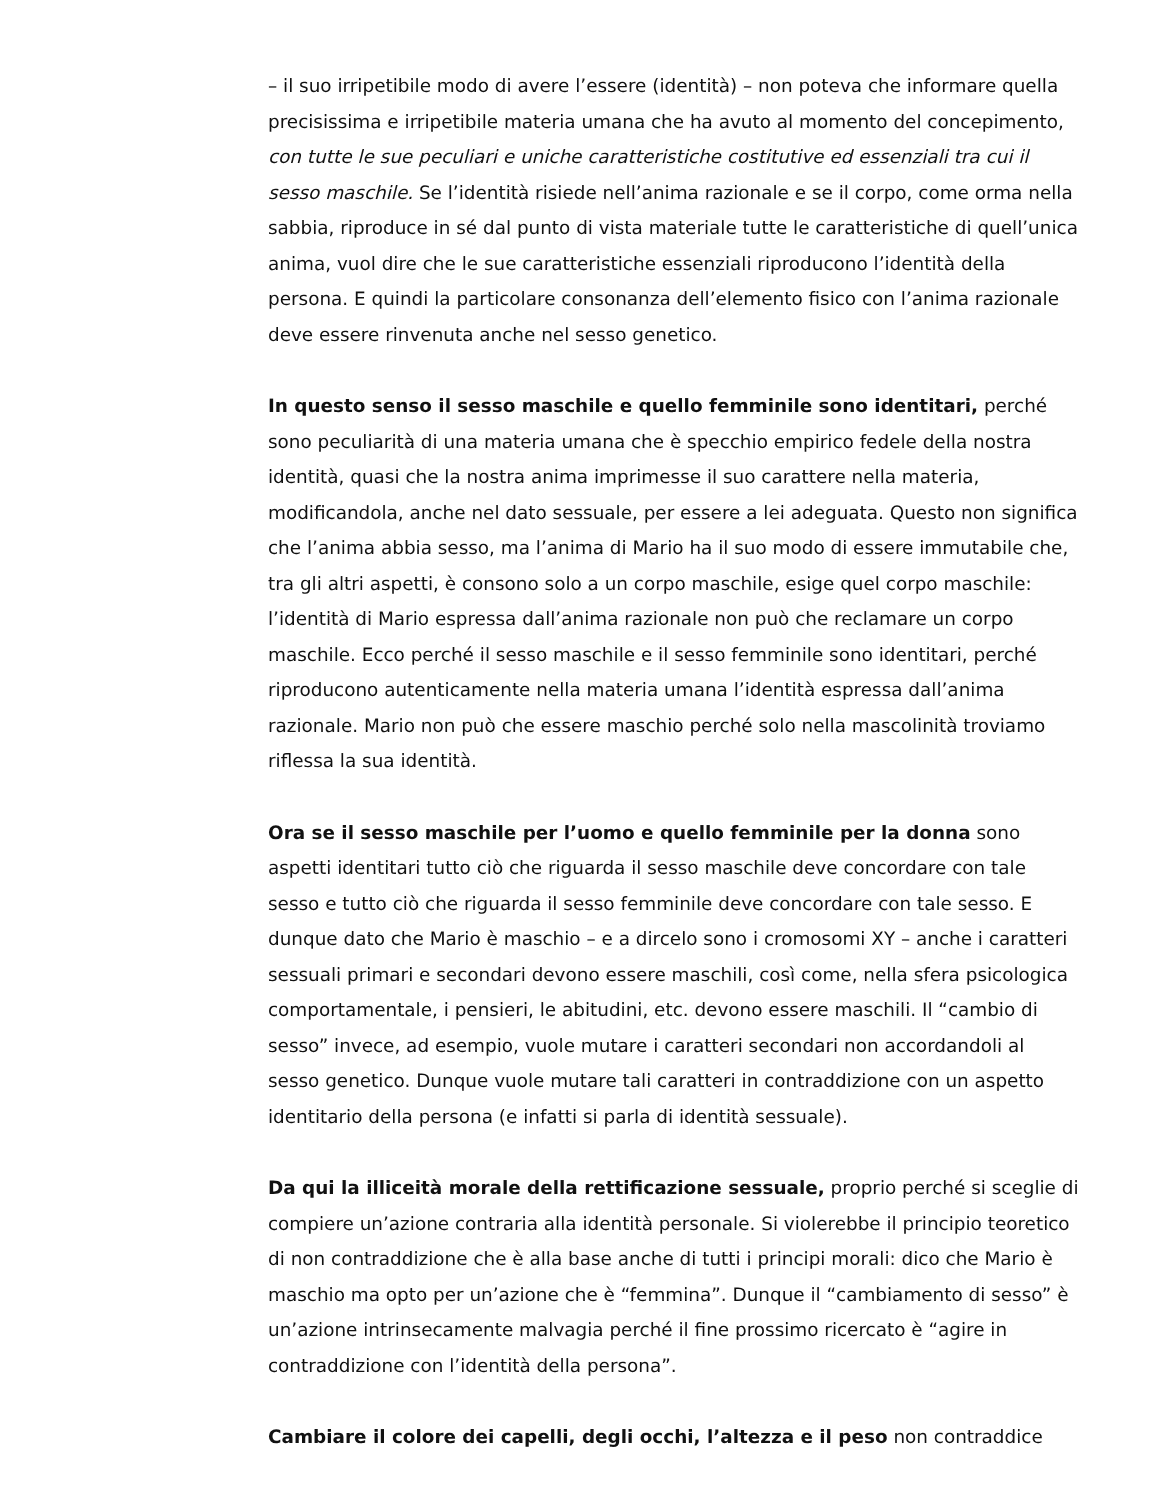– il suo irripetibile modo di avere l’essere (identità) – non poteva che informare quella precisissima e irripetibile materia umana che ha avuto al momento del concepimento, con tutte le sue peculiari e uniche caratteristiche costitutive ed essenziali tra cui il sesso maschile. Se l’identità risiede nell’anima razionale e se il corpo, come orma nella sabbia, riproduce in sé dal punto di vista materiale tutte le caratteristiche di quell’unica anima, vuol dire che le sue caratteristiche essenziali riproducono l’identità della persona. E quindi la particolare consonanza dell’elemento fisico con l’anima razionale deve essere rinvenuta anche nel sesso genetico.
In questo senso il sesso maschile e quello femminile sono identitari, perché sono peculiarità di una materia umana che è specchio empirico fedele della nostra identità, quasi che la nostra anima imprimesse il suo carattere nella materia, modificandola, anche nel dato sessuale, per essere a lei adeguata. Questo non significa che l’anima abbia sesso, ma l’anima di Mario ha il suo modo di essere immutabile che, tra gli altri aspetti, è consono solo a un corpo maschile, esige quel corpo maschile: l’identità di Mario espressa dall’anima razionale non può che reclamare un corpo maschile. Ecco perché il sesso maschile e il sesso femminile sono identitari, perché riproducono autenticamente nella materia umana l’identità espressa dall’anima razionale. Mario non può che essere maschio perché solo nella mascolinità troviamo riflessa la sua identità.
Ora se il sesso maschile per l’uomo e quello femminile per la donna sono aspetti identitari tutto ciò che riguarda il sesso maschile deve concordare con tale sesso e tutto ciò che riguarda il sesso femminile deve concordare con tale sesso. E dunque dato che Mario è maschio – e a dircelo sono i cromosomi XY – anche i caratteri sessuali primari e secondari devono essere maschili, così come, nella sfera psicologica comportamentale, i pensieri, le abitudini, etc. devono essere maschili. Il “cambio di sesso” invece, ad esempio, vuole mutare i caratteri secondari non accordandoli al sesso genetico. Dunque vuole mutare tali caratteri in contraddizione con un aspetto identitario della persona (e infatti si parla di identità sessuale).
Da qui la illiceità morale della rettificazione sessuale, proprio perché si sceglie di compiere un’azione contraria alla identità personale. Si violerebbe il principio teoretico di non contraddizione che è alla base anche di tutti i principi morali: dico che Mario è maschio ma opto per un’azione che è “femmina”. Dunque il “cambiamento di sesso” è un’azione intrinsecamente malvagia perché il fine prossimo ricercato è “agire in contraddizione con l’identità della persona”.
Cambiare il colore dei capelli, degli occhi, l’altezza e il peso non contraddice